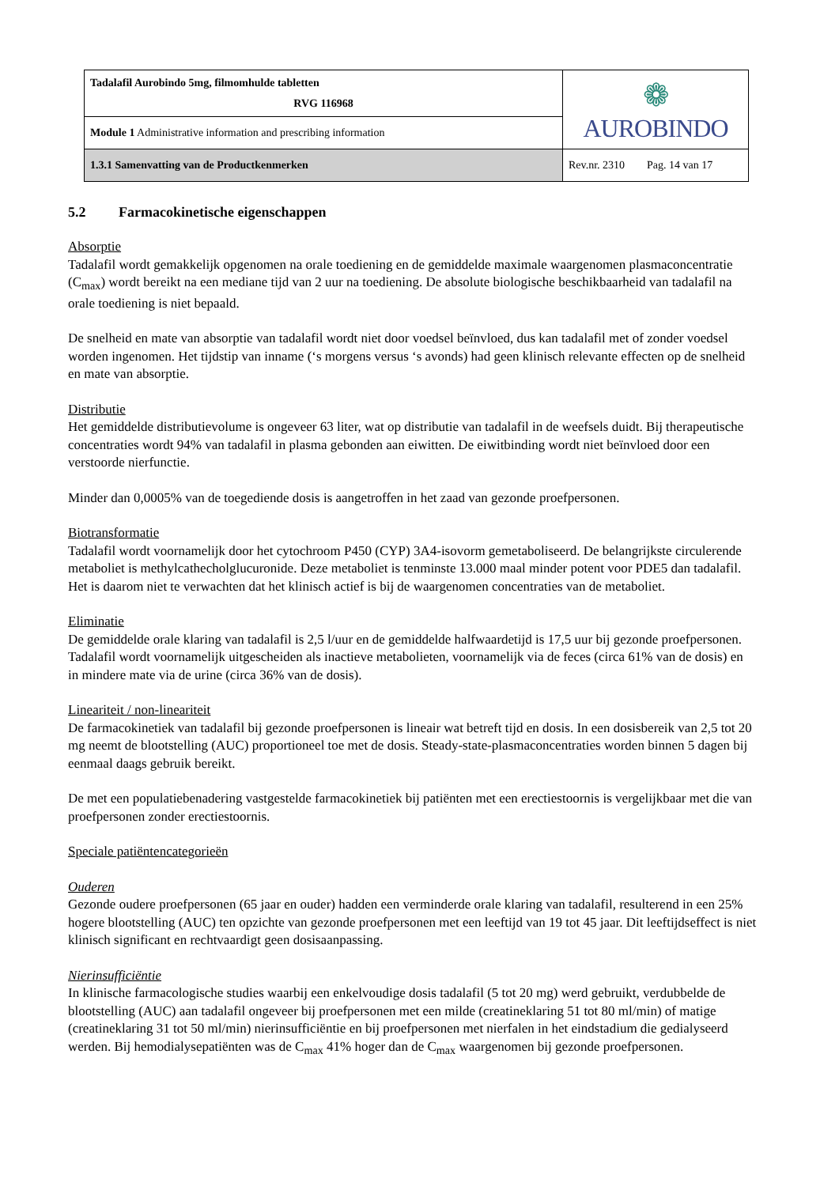| Tadalafil Aurobindo 5mg, filmomhulde tabletten RVG 116968 | ❁ AUROBINDO |
| Module 1 Administrative information and prescribing information | |
| 1.3.1 Samenvatting van de Productkenmerken | Rev.nr. 2310 Pag. 14 van 17 |
5.2 Farmacokinetische eigenschappen
Absorptie
Tadalafil wordt gemakkelijk opgenomen na orale toediening en de gemiddelde maximale waargenomen plasmaconcentratie (C<sub>max</sub>) wordt bereikt na een mediane tijd van 2 uur na toediening. De absolute biologische beschikbaarheid van tadalafil na orale toediening is niet bepaald.
De snelheid en mate van absorptie van tadalafil wordt niet door voedsel beïnvloed, dus kan tadalafil met of zonder voedsel worden ingenomen. Het tijdstip van inname (‘s morgens versus ‘s avonds) had geen klinisch relevante effecten op de snelheid en mate van absorptie.
Distributie
Het gemiddelde distributievolume is ongeveer 63 liter, wat op distributie van tadalafil in de weefsels duidt. Bij therapeutische concentraties wordt 94% van tadalafil in plasma gebonden aan eiwitten. De eiwitbinding wordt niet beïnvloed door een verstoorde nierfunctie.
Minder dan 0,0005% van de toegediende dosis is aangetroffen in het zaad van gezonde proefpersonen.
Biotransformatie
Tadalafil wordt voornamelijk door het cytochroom P450 (CYP) 3A4-isovorm gemetaboliseerd. De belangrijkste circulerende metaboliet is methylcathecholglucuronide. Deze metaboliet is tenminste 13.000 maal minder potent voor PDE5 dan tadalafil. Het is daarom niet te verwachten dat het klinisch actief is bij de waargenomen concentraties van de metaboliet.
Eliminatie
De gemiddelde orale klaring van tadalafil is 2,5 l/uur en de gemiddelde halfwaardetijd is 17,5 uur bij gezonde proefpersonen.
Tadalafil wordt voornamelijk uitgescheiden als inactieve metabolieten, voornamelijk via de feces (circa 61% van de dosis) en in mindere mate via de urine (circa 36% van de dosis).
Lineariteit / non-lineariteit
De farmacokinetiek van tadalafil bij gezonde proefpersonen is lineair wat betreft tijd en dosis. In een dosisbereik van 2,5 tot 20 mg neemt de blootstelling (AUC) proportioneel toe met de dosis. Steady-state-plasmaconcentraties worden binnen 5 dagen bij eenmaal daags gebruik bereikt.
De met een populatiebenadering vastgestelde farmacokinetiek bij patiënten met een erectiestoornis is vergelijkbaar met die van proefpersonen zonder erectiestoornis.
Speciale patiëntencategorieën
Ouderen
Gezonde oudere proefpersonen (65 jaar en ouder) hadden een verminderde orale klaring van tadalafil, resulterend in een 25% hogere blootstelling (AUC) ten opzichte van gezonde proefpersonen met een leeftijd van 19 tot 45 jaar. Dit leeftijdseffect is niet klinisch significant en rechtvaardigt geen dosisaanpassing.
Nierinsufficiëntie
In klinische farmacologische studies waarbij een enkelvoudige dosis tadalafil (5 tot 20 mg) werd gebruikt, verdubbelde de blootstelling (AUC) aan tadalafil ongeveer bij proefpersonen met een milde (creatineklaring 51 tot 80 ml/min) of matige (creatineklaring 31 tot 50 ml/min) nierinsufficiëntie en bij proefpersonen met nierfalen in het eindstadium die gedialyseerd werden. Bij hemodialysepatiënten was de C<sub>max</sub> 41% hoger dan de C<sub>max</sub> waargenomen bij gezonde proefpersonen.